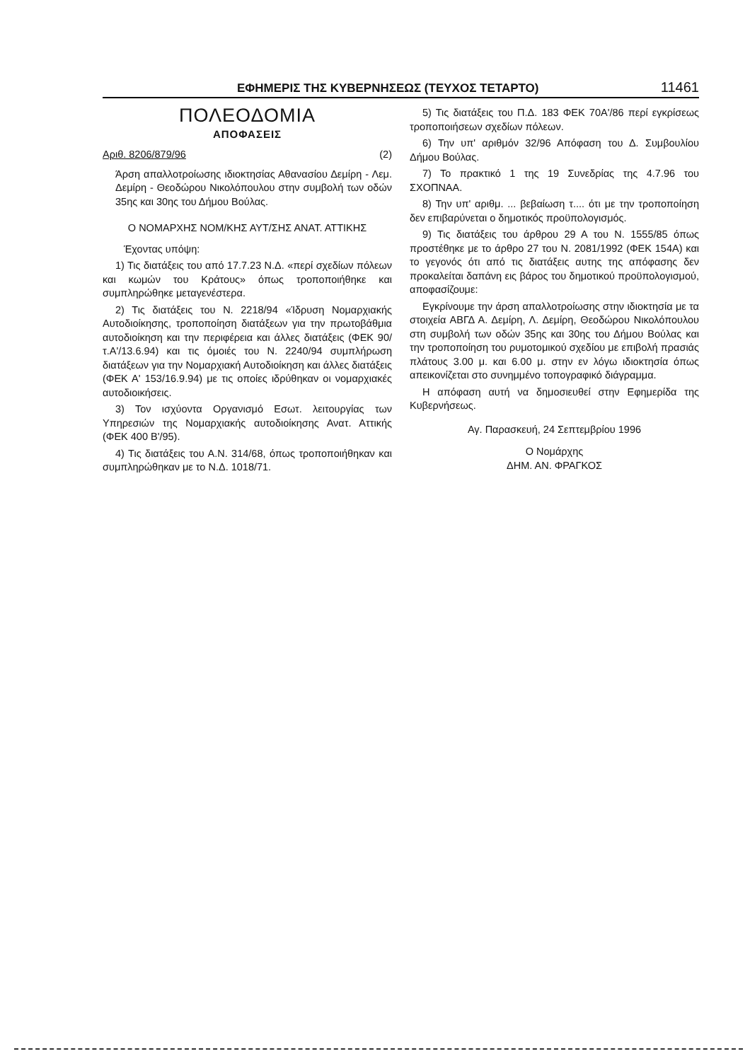ΕΦΗΜΕΡΙΣ ΤΗΣ ΚΥΒΕΡΝΗΣΕΩΣ (ΤΕΥΧΟΣ ΤΕΤΑΡΤΟ) 11461
ΠΟΛΕΟΔΟΜΙΑ
ΑΠΟΦΑΣΕΙΣ
Αριθ. 8206/879/96 (2)
Άρση απαλλοτροίωσης ιδιοκτησίας Αθανασίου Δεμίρη - Λεμ. Δεμίρη - Θεοδώρου Νικολόπουλου στην συμβολή των οδών 35ης και 30ης του Δήμου Βούλας.
Ο ΝΟΜΑΡΧΗΣ ΝΟΜ/ΚΗΣ ΑΥΤ/ΣΗΣ ΑΝΑΤ. ΑΤΤΙΚΗΣ
Έχοντας υπόψη:
1) Τις διατάξεις του από 17.7.23 Ν.Δ. «περί σχεδίων πόλεων και κωμών του Κράτους» όπως τροποποιήθηκε και συμπληρώθηκε μεταγενέστερα.
2) Τις διατάξεις του Ν. 2218/94 «Ίδρυση Νομαρχιακής Αυτοδιοίκησης, τροποποίηση διατάξεων για την πρωτοβάθμια αυτοδιοίκηση και την περιφέρεια και άλλες διατάξεις (ΦΕΚ 90/τ.Α'/13.6.94) και τις όμοιές του Ν. 2240/94 συμπλήρωση διατάξεων για την Νομαρχιακή Αυτοδιοίκηση και άλλες διατάξεις (ΦΕΚ Α' 153/16.9.94) με τις οποίες ιδρύθηκαν οι νομαρχιακές αυτοδιοικήσεις.
3) Τον ισχύοντα Οργανισμό Εσωτ. λειτουργίας των Υπηρεσιών της Νομαρχιακής αυτοδιοίκησης Ανατ. Αττικής (ΦΕΚ 400 Β'/95).
4) Τις διατάξεις του Α.Ν. 314/68, όπως τροποποιήθηκαν και συμπληρώθηκαν με το Ν.Δ. 1018/71.
5) Τις διατάξεις του Π.Δ. 183 ΦΕΚ 70Α'/86 περί εγκρίσεως τροποποιήσεων σχεδίων πόλεων.
6) Την υπ' αριθμόν 32/96 Απόφαση του Δ. Συμβουλίου Δήμου Βούλας.
7) Το πρακτικό 1 της 19 Συνεδρίας της 4.7.96 του ΣΧΟΠΝΑΑ.
8) Την υπ' αριθμ. ... βεβαίωση τ.... ότι με την τροποποίηση δεν επιβαρύνεται ο δημοτικός προϋπολογισμός.
9) Τις διατάξεις του άρθρου 29 Α του Ν. 1555/85 όπως προστέθηκε με το άρθρο 27 του Ν. 2081/1992 (ΦΕΚ 154Α) και το γεγονός ότι από τις διατάξεις αυτης της απόφασης δεν προκαλείται δαπάνη εις βάρος του δημοτικού προϋπολογισμού, αποφασίζουμε:
Εγκρίνουμε την άρση απαλλοτροίωσης στην ιδιοκτησία με τα στοιχεία ΑΒΓΔ Α. Δεμίρη, Λ. Δεμίρη, Θεοδώρου Νικολόπουλου στη συμβολή των οδών 35ης και 30ης του Δήμου Βούλας και την τροποποίηση του ρυμοτομικού σχεδίου με επιβολή πρασιάς πλάτους 3.00 μ. και 6.00 μ. στην εν λόγω ιδιοκτησία όπως απεικονίζεται στο συνημμένο τοπογραφικό διάγραμμα.
Η απόφαση αυτή να δημοσιευθεί στην Εφημερίδα της Κυβερνήσεως.
Αγ. Παρασκευή, 24 Σεπτεμβρίου 1996
Ο Νομάρχης
ΔΗΜ. ΑΝ. ΦΡΑΓΚΟΣ